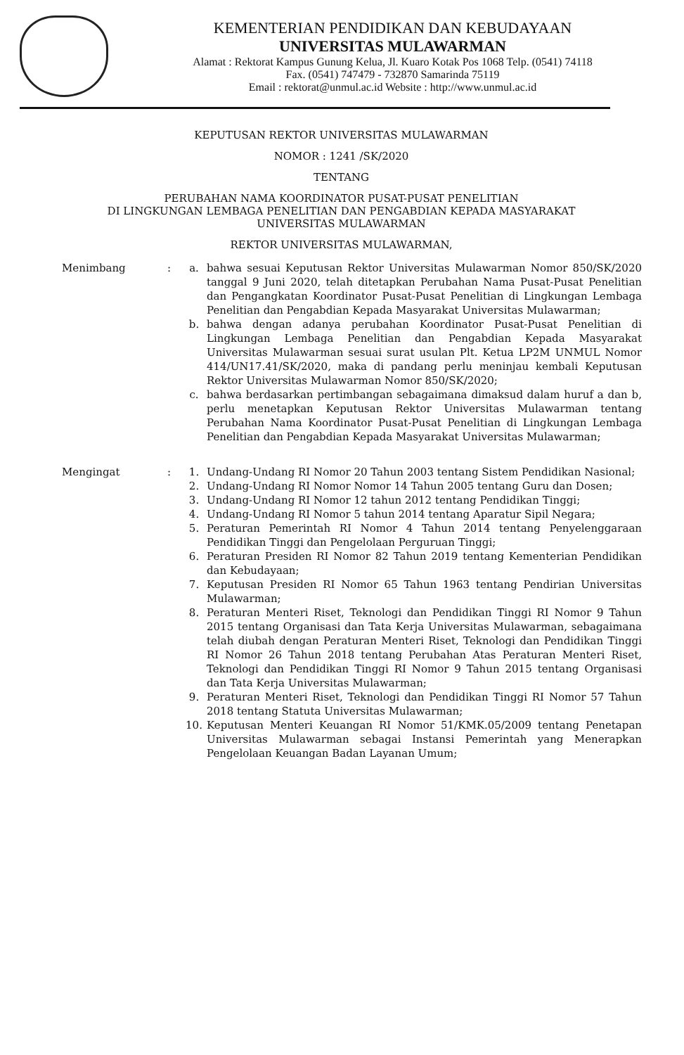KEMENTERIAN PENDIDIKAN DAN KEBUDAYAAN
UNIVERSITAS MULAWARMAN
Alamat : Rektorat Kampus Gunung Kelua, Jl. Kuaro Kotak Pos 1068 Telp. (0541) 74118
Fax. (0541) 747479 - 732870 Samarinda 75119
Email : rektorat@unmul.ac.id Website : http://www.unmul.ac.id
KEPUTUSAN REKTOR UNIVERSITAS MULAWARMAN
NOMOR : 1241 /SK/2020
TENTANG
PERUBAHAN NAMA KOORDINATOR PUSAT-PUSAT PENELITIAN
DI LINGKUNGAN LEMBAGA PENELITIAN DAN PENGABDIAN KEPADA MASYARAKAT
UNIVERSITAS MULAWARMAN
REKTOR UNIVERSITAS MULAWARMAN,
Menimbang : a. bahwa sesuai Keputusan Rektor Universitas Mulawarman Nomor 850/SK/2020 tanggal 9 Juni 2020, telah ditetapkan Perubahan Nama Pusat-Pusat Penelitian dan Pengangkatan Koordinator Pusat-Pusat Penelitian di Lingkungan Lembaga Penelitian dan Pengabdian Kepada Masyarakat Universitas Mulawarman;
b. bahwa dengan adanya perubahan Koordinator Pusat-Pusat Penelitian di Lingkungan Lembaga Penelitian dan Pengabdian Kepada Masyarakat Universitas Mulawarman sesuai surat usulan Plt. Ketua LP2M UNMUL Nomor 414/UN17.41/SK/2020, maka di pandang perlu meninjau kembali Keputusan Rektor Universitas Mulawarman Nomor 850/SK/2020;
c. bahwa berdasarkan pertimbangan sebagaimana dimaksud dalam huruf a dan b, perlu menetapkan Keputusan Rektor Universitas Mulawarman tentang Perubahan Nama Koordinator Pusat-Pusat Penelitian di Lingkungan Lembaga Penelitian dan Pengabdian Kepada Masyarakat Universitas Mulawarman;
Mengingat : 1. Undang-Undang RI Nomor 20 Tahun 2003 tentang Sistem Pendidikan Nasional;
2. Undang-Undang RI Nomor Nomor 14 Tahun 2005 tentang Guru dan Dosen;
3. Undang-Undang RI Nomor 12 tahun 2012 tentang Pendidikan Tinggi;
4. Undang-Undang RI Nomor 5 tahun 2014 tentang Aparatur Sipil Negara;
5. Peraturan Pemerintah RI Nomor 4 Tahun 2014 tentang Penyelenggaraan Pendidikan Tinggi dan Pengelolaan Perguruan Tinggi;
6. Peraturan Presiden RI Nomor 82 Tahun 2019 tentang Kementerian Pendidikan dan Kebudayaan;
7. Keputusan Presiden RI Nomor 65 Tahun 1963 tentang Pendirian Universitas Mulawarman;
8. Peraturan Menteri Riset, Teknologi dan Pendidikan Tinggi RI Nomor 9 Tahun 2015 tentang Organisasi dan Tata Kerja Universitas Mulawarman, sebagaimana telah diubah dengan Peraturan Menteri Riset, Teknologi dan Pendidikan Tinggi RI Nomor 26 Tahun 2018 tentang Perubahan Atas Peraturan Menteri Riset, Teknologi dan Pendidikan Tinggi RI Nomor 9 Tahun 2015 tentang Organisasi dan Tata Kerja Universitas Mulawarman;
9. Peraturan Menteri Riset, Teknologi dan Pendidikan Tinggi RI Nomor 57 Tahun 2018 tentang Statuta Universitas Mulawarman;
10. Keputusan Menteri Keuangan RI Nomor 51/KMK.05/2009 tentang Penetapan Universitas Mulawarman sebagai Instansi Pemerintah yang Menerapkan Pengelolaan Keuangan Badan Layanan Umum;